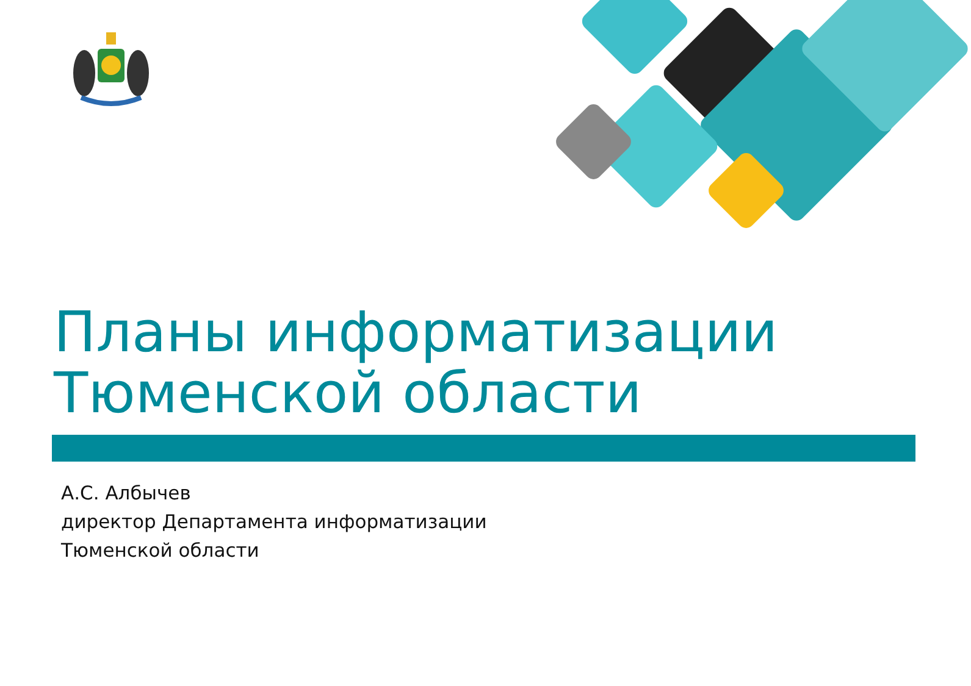Планы информатизации
Тюменской области
А.С. Албычев
директор Департамента информатизации
Тюменской области